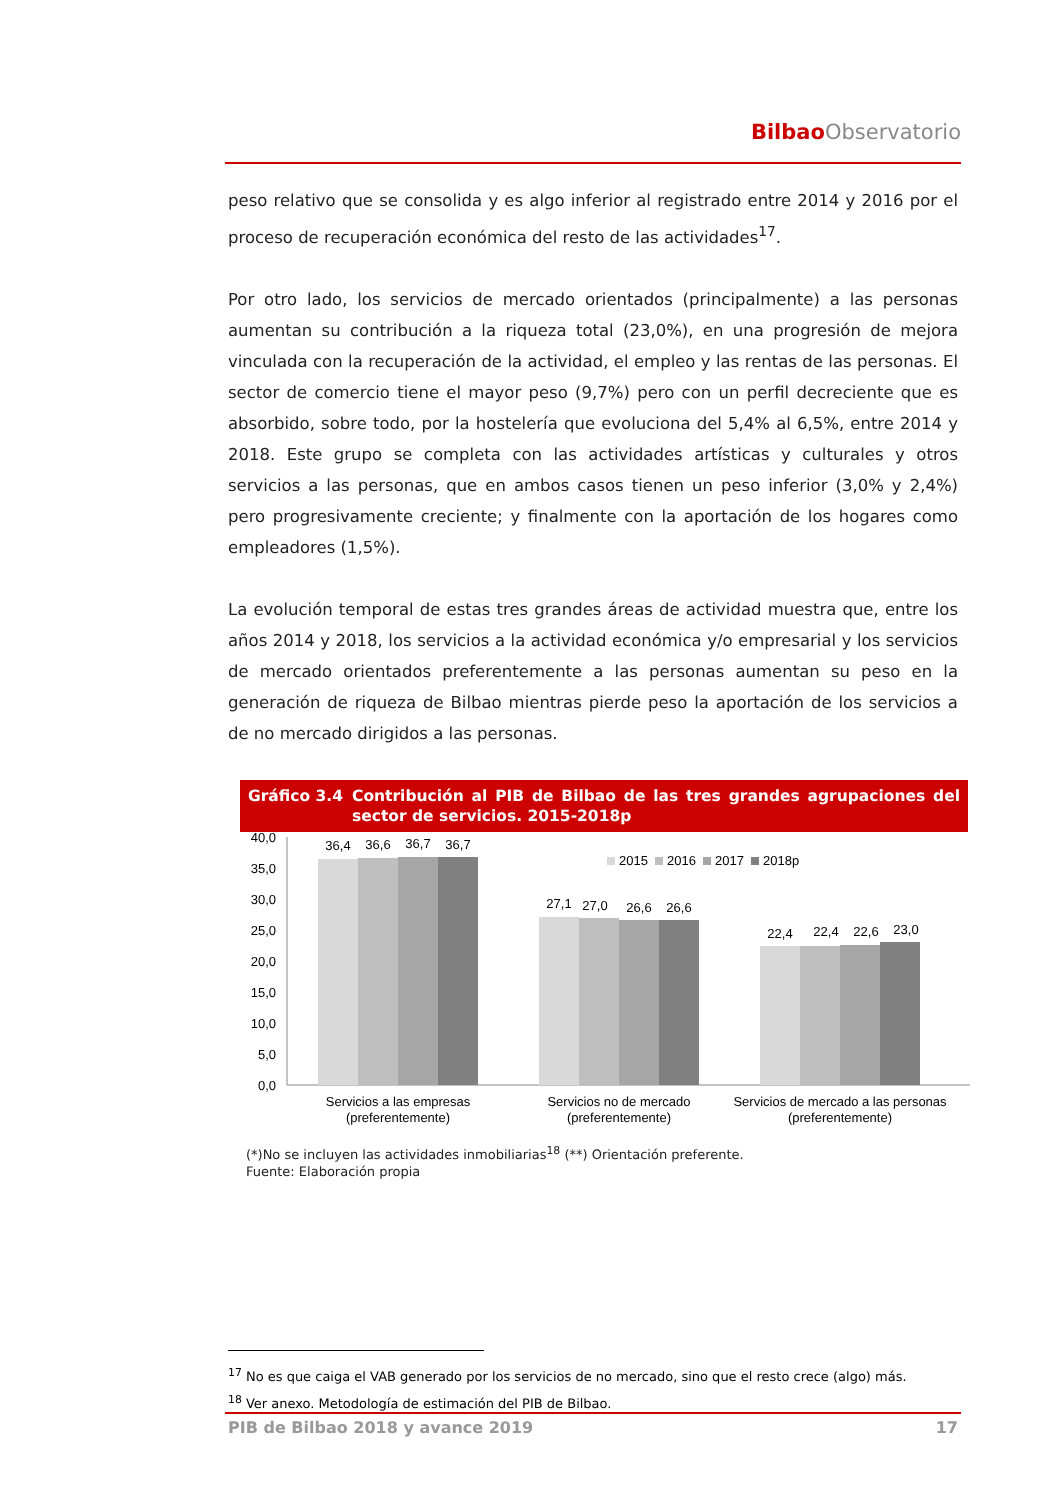Bilbao Observatorio
peso relativo que se consolida y es algo inferior al registrado entre 2014 y 2016 por el proceso de recuperación económica del resto de las actividades<sup>17</sup>.
Por otro lado, los servicios de mercado orientados (principalmente) a las personas aumentan su contribución a la riqueza total (23,0%), en una progresión de mejora vinculada con la recuperación de la actividad, el empleo y las rentas de las personas. El sector de comercio tiene el mayor peso (9,7%) pero con un perfil decreciente que es absorbido, sobre todo, por la hostelería que evoluciona del 5,4% al 6,5%, entre 2014 y 2018. Este grupo se completa con las actividades artísticas y culturales y otros servicios a las personas, que en ambos casos tienen un peso inferior (3,0% y 2,4%) pero progresivamente creciente; y finalmente con la aportación de los hogares como empleadores (1,5%).
La evolución temporal de estas tres grandes áreas de actividad muestra que, entre los años 2014 y 2018, los servicios a la actividad económica y/o empresarial y los servicios de mercado orientados preferentemente a las personas aumentan su peso en la generación de riqueza de Bilbao mientras pierde peso la aportación de los servicios a de no mercado dirigidos a las personas.
Gráfico 3.4 Contribución al PIB de Bilbao de las tres grandes agrupaciones del sector de servicios. 2015-2018p
40,0
35,0
30,0
25,0
20,0
15,0
10,0
5,0
0,0
36,4
36,6
36,7
36,7
27,1
27,0
26,6
26,6
22,4
22,4
22,6
23,0
Servicios a las empresas
(preferentemente)
Servicios no de mercado
(preferentemente)
Servicios de mercado a las personas
(preferentemente)
2015
2016
2017
2018p
(*)No se incluyen las actividades inmobiliarias<sup>18</sup> (**) Orientación preferente.
Fuente: Elaboración propia
<sup>17</sup> No es que caiga el VAB generado por los servicios de no mercado, sino que el resto crece (algo) más.
<sup>18</sup> Ver anexo. Metodología de estimación del PIB de Bilbao.
PIB de Bilbao 2018 y avance 2019 17